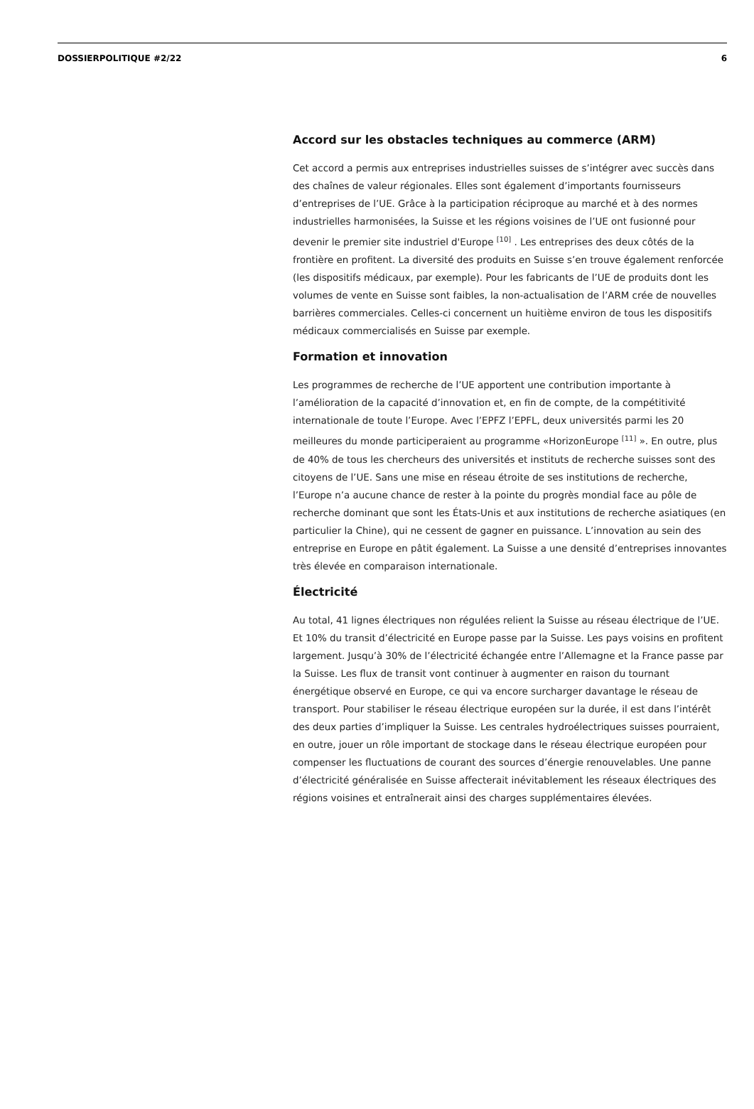DOSSIERPOLITIQUE #2/22 6
Accord sur les obstacles techniques au commerce (ARM)
Cet accord a permis aux entreprises industrielles suisses de s’intégrer avec succès dans des chaînes de valeur régionales. Elles sont également d’importants fournisseurs d’entreprises de l’UE. Grâce à la participation réciproque au marché et à des normes industrielles harmonisées, la Suisse et les régions voisines de l’UE ont fusionné pour devenir le premier site industriel d'Europe <sup>[10]</sup> . Les entreprises des deux côtés de la frontière en profitent. La diversité des produits en Suisse s’en trouve également renforcée (les dispositifs médicaux, par exemple). Pour les fabricants de l’UE de produits dont les volumes de vente en Suisse sont faibles, la non-actualisation de l’ARM crée de nouvelles barrières commerciales. Celles-ci concernent un huitième environ de tous les dispositifs médicaux commercialisés en Suisse par exemple.
Formation et innovation
Les programmes de recherche de l’UE apportent une contribution importante à l’amélioration de la capacité d’innovation et, en fin de compte, de la compétitivité internationale de toute l’Europe. Avec l’EPFZ l’EPFL, deux universités parmi les 20 meilleures du monde participeraient au programme «HorizonEurope <sup>[11]</sup> ». En outre, plus de 40% de tous les chercheurs des universités et instituts de recherche suisses sont des citoyens de l’UE. Sans une mise en réseau étroite de ses institutions de recherche, l’Europe n’a aucune chance de rester à la pointe du progrès mondial face au pôle de recherche dominant que sont les États-Unis et aux institutions de recherche asiatiques (en particulier la Chine), qui ne cessent de gagner en puissance. L’innovation au sein des entreprise en Europe en pâtit également. La Suisse a une densité d’entreprises innovantes très élevée en comparaison internationale.
Électricité
Au total, 41 lignes électriques non régulées relient la Suisse au réseau électrique de l’UE. Et 10% du transit d’électricité en Europe passe par la Suisse. Les pays voisins en profitent largement. Jusqu’à 30% de l’électricité échangée entre l’Allemagne et la France passe par la Suisse. Les flux de transit vont continuer à augmenter en raison du tournant énergétique observé en Europe, ce qui va encore surcharger davantage le réseau de transport. Pour stabiliser le réseau électrique européen sur la durée, il est dans l’intérêt des deux parties d’impliquer la Suisse. Les centrales hydroélectriques suisses pourraient, en outre, jouer un rôle important de stockage dans le réseau électrique européen pour compenser les fluctuations de courant des sources d’énergie renouvelables. Une panne d’électricité généralisée en Suisse affecterait inévitablement les réseaux électriques des régions voisines et entraînerait ainsi des charges supplémentaires élevées.